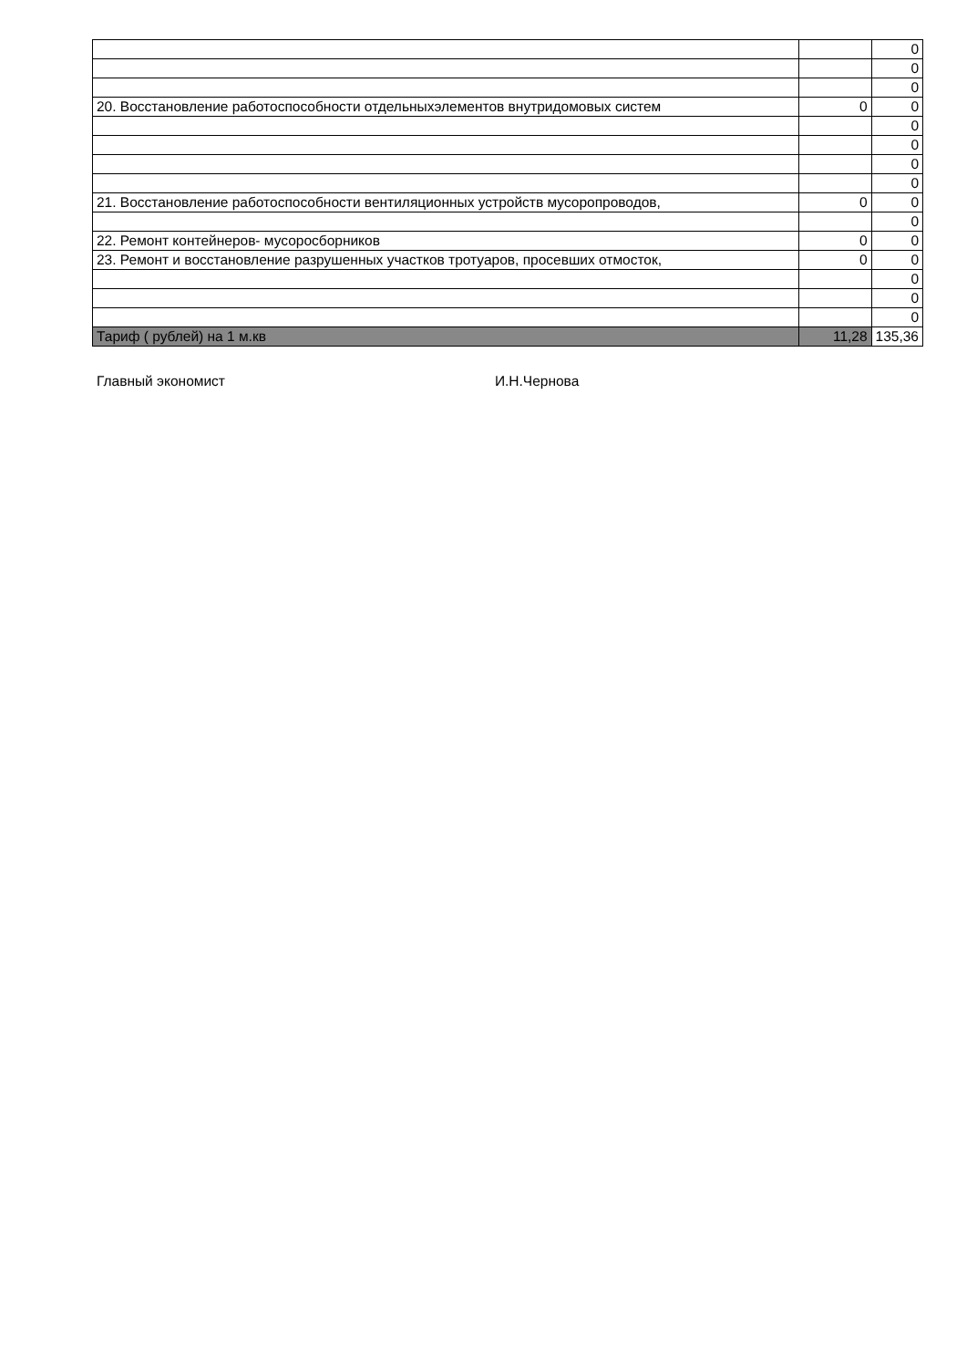| | | 0 |
| | | 0 |
| | | 0 |
| 20. Восстановление работоспособности отдельныхэлементов внутридомовых систем | 0 | 0 |
| | | 0 |
| | | 0 |
| | | 0 |
| | | 0 |
| 21. Восстановление работоспособности вентиляционных устройств мусоропроводов, | 0 | 0 |
| | | 0 |
| 22. Ремонт контейнеров- мусоросборников | 0 | 0 |
| 23. Ремонт и восстановление разрушенных участков тротуаров, просевших отмосток, | 0 | 0 |
| | | 0 |
| | | 0 |
| | | 0 |
| Тариф ( рублей) на 1 м.кв | 11,28 | 135,36 |
Главный экономист И.Н.Чернова